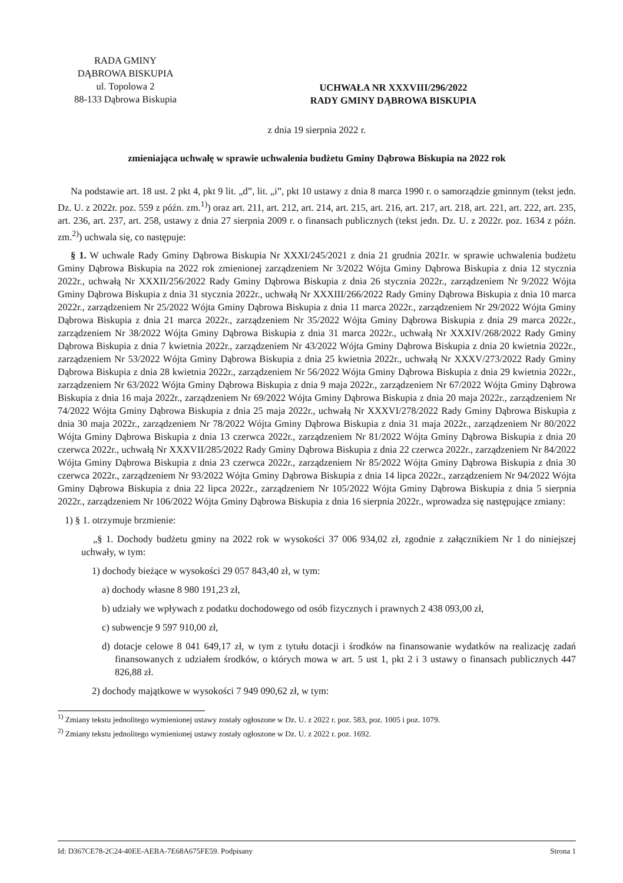RADA GMINY
DĄBROWA BISKUPIA
ul. Topolowa 2
88-133 Dąbrowa Biskupia
UCHWAŁA NR XXXVIII/296/2022
RADY GMINY DĄBROWA BISKUPIA
z dnia 19 sierpnia 2022 r.
zmieniająca uchwałę w sprawie uchwalenia budżetu Gminy Dąbrowa Biskupia na 2022 rok
Na podstawie art. 18 ust. 2 pkt 4, pkt 9 lit. „d”, lit. „i”, pkt 10 ustawy z dnia 8 marca 1990 r. o samorządzie gminnym (tekst jedn. Dz. U. z 2022r. poz. 559 z późn. zm.<sup>1)</sup>) oraz art. 211, art. 212, art. 214, art. 215, art. 216, art. 217, art. 218, art. 221, art. 222, art. 235, art. 236, art. 237, art. 258, ustawy z dnia 27 sierpnia 2009 r. o finansach publicznych (tekst jedn. Dz. U. z 2022r. poz. 1634 z późn. zm.<sup>2)</sup>) uchwala się, co następuje:
§ 1. W uchwale Rady Gminy Dąbrowa Biskupia Nr XXXI/245/2021 z dnia 21 grudnia 2021r. w sprawie uchwalenia budżetu Gminy Dąbrowa Biskupia na 2022 rok zmienionej zarządzeniem Nr 3/2022 Wójta Gminy Dąbrowa Biskupia z dnia 12 stycznia 2022r., uchwałą Nr XXXII/256/2022 Rady Gminy Dąbrowa Biskupia z dnia 26 stycznia 2022r., zarządzeniem Nr 9/2022 Wójta Gminy Dąbrowa Biskupia z dnia 31 stycznia 2022r., uchwałą Nr XXXIII/266/2022 Rady Gminy Dąbrowa Biskupia z dnia 10 marca 2022r., zarządzeniem Nr 25/2022 Wójta Gminy Dąbrowa Biskupia z dnia 11 marca 2022r., zarządzeniem Nr 29/2022 Wójta Gminy Dąbrowa Biskupia z dnia 21 marca 2022r., zarządzeniem Nr 35/2022 Wójta Gminy Dąbrowa Biskupia z dnia 29 marca 2022r., zarządzeniem Nr 38/2022 Wójta Gminy Dąbrowa Biskupia z dnia 31 marca 2022r., uchwałą Nr XXXIV/268/2022 Rady Gminy Dąbrowa Biskupia z dnia 7 kwietnia 2022r., zarządzeniem Nr 43/2022 Wójta Gminy Dąbrowa Biskupia z dnia 20 kwietnia 2022r., zarządzeniem Nr 53/2022 Wójta Gminy Dąbrowa Biskupia z dnia 25 kwietnia 2022r., uchwałą Nr XXXV/273/2022 Rady Gminy Dąbrowa Biskupia z dnia 28 kwietnia 2022r., zarządzeniem Nr 56/2022 Wójta Gminy Dąbrowa Biskupia z dnia 29 kwietnia 2022r., zarządzeniem Nr 63/2022 Wójta Gminy Dąbrowa Biskupia z dnia 9 maja 2022r., zarządzeniem Nr 67/2022 Wójta Gminy Dąbrowa Biskupia z dnia 16 maja 2022r., zarządzeniem Nr 69/2022 Wójta Gminy Dąbrowa Biskupia z dnia 20 maja 2022r., zarządzeniem Nr 74/2022 Wójta Gminy Dąbrowa Biskupia z dnia 25 maja 2022r., uchwałą Nr XXXVI/278/2022 Rady Gminy Dąbrowa Biskupia z dnia 30 maja 2022r., zarządzeniem Nr 78/2022 Wójta Gminy Dąbrowa Biskupia z dnia 31 maja 2022r., zarządzeniem Nr 80/2022 Wójta Gminy Dąbrowa Biskupia z dnia 13 czerwca 2022r., zarządzeniem Nr 81/2022 Wójta Gminy Dąbrowa Biskupia z dnia 20 czerwca 2022r., uchwałą Nr XXXVII/285/2022 Rady Gminy Dąbrowa Biskupia z dnia 22 czerwca 2022r., zarządzeniem Nr 84/2022 Wójta Gminy Dąbrowa Biskupia z dnia 23 czerwca 2022r., zarządzeniem Nr 85/2022 Wójta Gminy Dąbrowa Biskupia z dnia 30 czerwca 2022r., zarządzeniem Nr 93/2022 Wójta Gminy Dąbrowa Biskupia z dnia 14 lipca 2022r., zarządzeniem Nr 94/2022 Wójta Gminy Dąbrowa Biskupia z dnia 22 lipca 2022r., zarządzeniem Nr 105/2022 Wójta Gminy Dąbrowa Biskupia z dnia 5 sierpnia 2022r., zarządzeniem Nr 106/2022 Wójta Gminy Dąbrowa Biskupia z dnia 16 sierpnia 2022r., wprowadza się następujące zmiany:
1) § 1. otrzymuje brzmienie:
„§ 1. Dochody budżetu gminy na 2022 rok w wysokości 37 006 934,02 zł, zgodnie z załącznikiem Nr 1 do niniejszej uchwały, w tym:
1) dochody bieżące w wysokości 29 057 843,40 zł, w tym:
a) dochody własne 8 980 191,23 zł,
b) udziały we wpływach z podatku dochodowego od osób fizycznych i prawnych 2 438 093,00 zł,
c) subwencje 9 597 910,00 zł,
d) dotacje celowe 8 041 649,17 zł, w tym z tytułu dotacji i środków na finansowanie wydatków na realizację zadań finansowanych z udziałem środków, o których mowa w art. 5 ust 1, pkt 2 i 3 ustawy o finansach publicznych 447 826,88 zł.
2) dochody majątkowe w wysokości 7 949 090,62 zł, w tym:
<sup>1)</sup> Zmiany tekstu jednolitego wymienionej ustawy zostały ogłoszone w Dz. U. z 2022 r. poz. 583, poz. 1005 i poz. 1079.
<sup>2)</sup> Zmiany tekstu jednolitego wymienionej ustawy zostały ogłoszone w Dz. U. z 2022 r. poz. 1692.
Id: D367CE78-2C24-40EE-AEBA-7E68A675FE59. Podpisany Strona 1